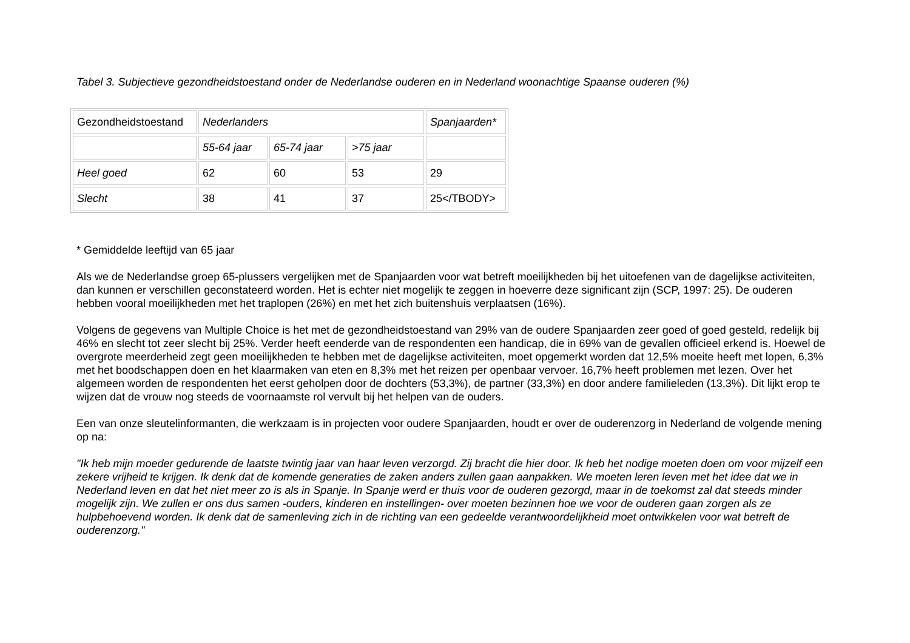Tabel 3. Subjectieve gezondheidstoestand onder de Nederlandse ouderen en in Nederland woonachtige Spaanse ouderen (%)
| Gezondheidstoestand | Nederlanders | | | Spanjaarden* |
| | 55-64 jaar | 65-74 jaar | >75 jaar | |
| Heel goed | 62 | 60 | 53 | 29 |
| Slecht | 38 | 41 | 37 | 25</TBODY> |
* Gemiddelde leeftijd van 65 jaar
Als we de Nederlandse groep 65-plussers vergelijken met de Spanjaarden voor wat betreft moeilijkheden bij het uitoefenen van de dagelijkse activiteiten, dan kunnen er verschillen geconstateerd worden. Het is echter niet mogelijk te zeggen in hoeverre deze significant zijn (SCP, 1997: 25). De ouderen hebben vooral moeilijkheden met het traplopen (26%) en met het zich buitenshuis verplaatsen (16%).
Volgens de gegevens van Multiple Choice is het met de gezondheidstoestand van 29% van de oudere Spanjaarden zeer goed of goed gesteld, redelijk bij 46% en slecht tot zeer slecht bij 25%. Verder heeft eenderde van de respondenten een handicap, die in 69% van de gevallen officieel erkend is. Hoewel de overgrote meerderheid zegt geen moeilijkheden te hebben met de dagelijkse activiteiten, moet opgemerkt worden dat 12,5% moeite heeft met lopen, 6,3% met het boodschappen doen en het klaarmaken van eten en 8,3% met het reizen per openbaar vervoer. 16,7% heeft problemen met lezen. Over het algemeen worden de respondenten het eerst geholpen door de dochters (53,3%), de partner (33,3%) en door andere familieleden (13,3%). Dit lijkt erop te wijzen dat de vrouw nog steeds de voornaamste rol vervult bij het helpen van de ouders.
Een van onze sleutelinformanten, die werkzaam is in projecten voor oudere Spanjaarden, houdt er over de ouderenzorg in Nederland de volgende mening op na:
"Ik heb mijn moeder gedurende de laatste twintig jaar van haar leven verzorgd. Zij bracht die hier door. Ik heb het nodige moeten doen om voor mijzelf een zekere vrijheid te krijgen. Ik denk dat de komende generaties de zaken anders zullen gaan aanpakken. We moeten leren leven met het idee dat we in Nederland leven en dat het niet meer zo is als in Spanje. In Spanje werd er thuis voor de ouderen gezorgd, maar in de toekomst zal dat steeds minder mogelijk zijn. We zullen er ons dus samen -ouders, kinderen en instellingen- over moeten bezinnen hoe we voor de ouderen gaan zorgen als ze hulpbehoevend worden. Ik denk dat de samenleving zich in de richting van een gedeelde verantwoordelijkheid moet ontwikkelen voor wat betreft de ouderenzorg."